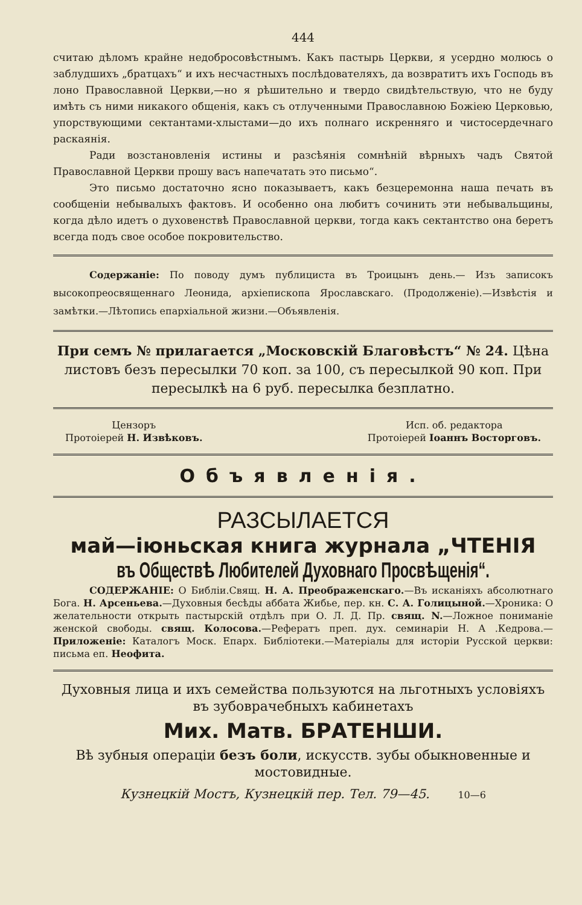444
считаю дѣломъ крайне недобросовѣстнымъ. Какъ пастырь Церкви, я усердно молюсь о заблудшихъ „братцахъ“ и ихъ несчастныхъ послѣдователяхъ, да возвратитъ ихъ Господь въ лоно Православной Церкви,—но я рѣшительно и твердо свидѣтельствую, что не буду имѣть съ ними никакого общенія, какъ съ отлученными Православною Божіею Церковью, упорствующими сектантами-хлыстами—до ихъ полнаго искренняго и чистосердечнаго раскаянія.
Ради возстановленія истины и разсѣянія сомнѣній вѣрныхъ чадъ Святой Православной Церкви прошу васъ напечатать это письмо“.
Это письмо достаточно ясно показываетъ, какъ безцеремонна наша печать въ сообщеніи небывалыхъ фактовъ. И особенно она любитъ сочинить эти небывальщины, когда дѣло идетъ о духовенствѣ Православной церкви, тогда какъ сектантство она беретъ всегда подъ свое особое покровительство.
Содержаніе: По поводу думъ публициста въ Троицынъ день.— Изъ записокъ высокопреосвященнаго Леонида, архіепископа Ярославскаго. (Продолженіе).—Извѣстія и замѣтки.—Лѣтопись епархіальной жизни.—Объявленія.
При семъ № прилагается „Московскій Благовѣстъ“ № 24. Цѣна листовъ безъ пересылки 70 коп. за 100, съ пересылкой 90 коп. При пересылкѣ на 6 руб. пересылка безплатно.
Цензоръ
Протоіерей Н. Извѣковъ.
Исп. об. редактора
Протоіерей Іоаннъ Восторговъ.
Объявленія.
РАЗСЫЛАЕТСЯ
май—іюньская книга журнала „ЧТЕНІЯ
въ Обществѣ Любителей Духовнаго Просвѣщенія“.
СОДЕРЖАНІЕ: О Библіи.Свящ. Н. А. Преображенскаго.—Въ исканіяхъ абсолютнаго Бога. Н. Арсеньева.—Духовныя бесѣды аббата Жибье, пер. кн. С. А. Голицыной.—Хроника: О желательности открыть пастырскій отдѣлъ при О. Л. Д. Пр. свящ. N.—Ложное пониманіе женской свободы. свящ. Колосова.—Рефератъ преп. дух. семинаріи Н. А .Кедрова.—Приложеніе: Каталогъ Моск. Епарх. Библіотеки.—Матеріалы для исторіи Русской церкви: письма еп. Неофита.
Духовныя лица и ихъ семейства пользуются на льготныхъ условіяхъ въ зубоврачебныхъ кабинетахъ
Мих. Матв. БРАТЕНШИ.
Вѣ зубныя операціи безъ боли, искусств. зубы обыкновенные и мостовидные.
Кузнецкій Мостъ, Кузнецкій пер. Тел. 79—45. 10—6